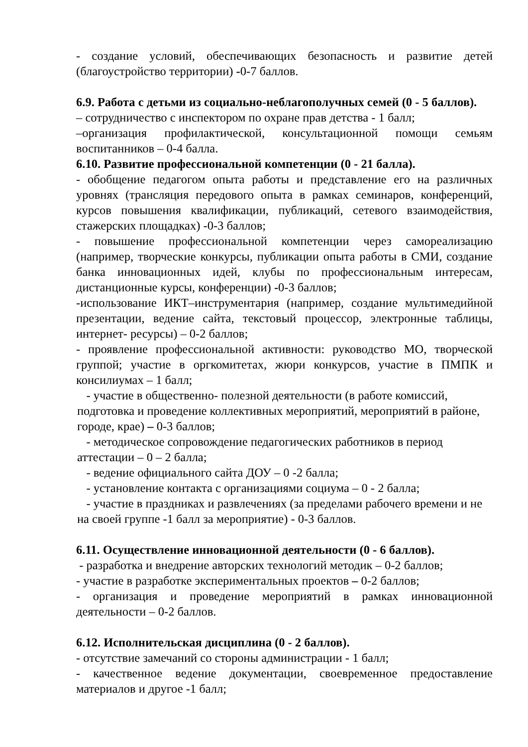- создание условий, обеспечивающих безопасность и развитие детей (благоустройство территории) -0-7 баллов.
6.9. Работа с детьми из социально-неблагополучных семей (0 - 5 баллов).
– сотрудничество с инспектором по охране прав детства - 1 балл;
–организация профилактической, консультационной помощи семьям воспитанников – 0-4 балла.
6.10. Развитие профессиональной компетенции (0 - 21 балла).
- обобщение педагогом опыта работы и представление его на различных уровнях (трансляция передового опыта в рамках семинаров, конференций, курсов повышения квалификации, публикаций, сетевого взаимодействия, стажерских площадках) -0-3 баллов;
- повышение профессиональной компетенции через самореализацию (например, творческие конкурсы, публикации опыта работы в СМИ, создание банка инновационных идей, клубы по профессиональным интересам, дистанционные курсы, конференции) -0-3 баллов;
-использование ИКТ–инструментария (например, создание мультимедийной презентации, ведение сайта, текстовый процессор, электронные таблицы, интернет- ресурсы) – 0-2 баллов;
- проявление профессиональной активности: руководство МО, творческой группой; участие в оргкомитетах, жюри конкурсов, участие в ПМПК и консилиумах – 1 балл;
- участие в общественно- полезной деятельности (в работе комиссий, подготовка и проведение коллективных мероприятий, мероприятий в районе, городе, крае) – 0-3 баллов;
- методическое сопровождение педагогических работников в период аттестации – 0 – 2 балла;
- ведение официального сайта ДОУ – 0 -2 балла;
- установление контакта с организациями социума – 0 - 2 балла;
- участие в праздниках и развлечениях (за пределами рабочего времени и не на своей группе -1 балл за мероприятие) - 0-3 баллов.
6.11. Осуществление инновационной деятельности (0 - 6 баллов).
- разработка и внедрение авторских технологий методик – 0-2 баллов;
- участие в разработке экспериментальных проектов – 0-2 баллов;
- организация и проведение мероприятий в рамках инновационной деятельности – 0-2 баллов.
6.12. Исполнительская дисциплина (0 - 2 баллов).
- отсутствие замечаний со стороны администрации - 1 балл;
- качественное ведение документации, своевременное предоставление материалов и другое -1 балл;